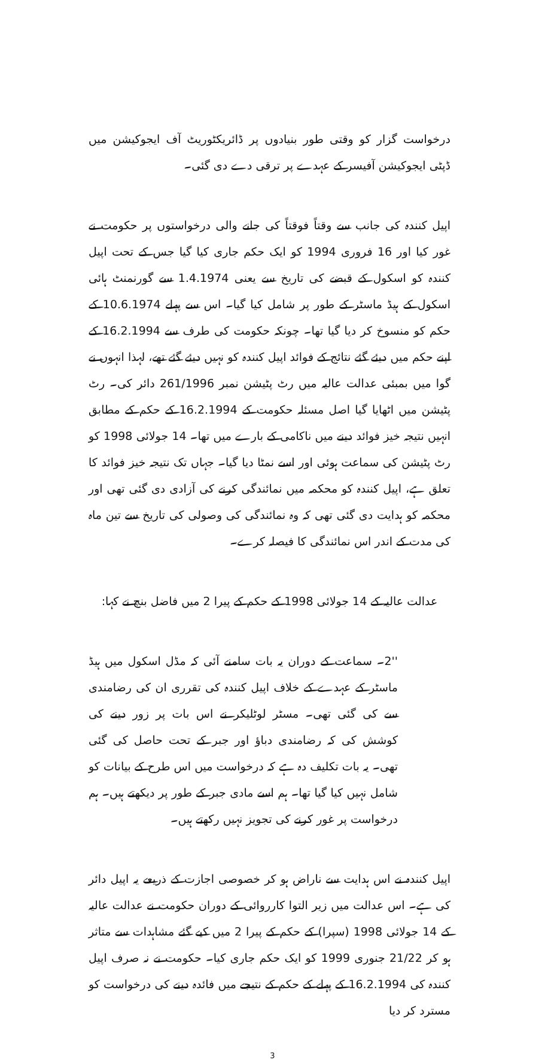درخواست گزار کو وقتی طور بنیادوں پر ڈائریکٹوریٹ آف ایجوکیشن میں ڈپٹی ایجوکیشن آفیسر کے عہدے پر ترقی دے دی گئی۔
اپیل کنندہ کی جانب سے وقتاً فوقتاً کی جانے والی درخواستوں پر حکومت نے غور کیا اور 16 فروری 1994 کو ایک حکم جاری کیا گیا جس کے تحت اپیل کنندہ کو اسکول کے قبضے کی تاریخ سے یعنی 1.4.1974 سے گورنمنٹ ہائی اسکول کے ہیڈ ماسٹر کے طور پر شامل کیا گیا۔ اس سے پہلے 10.6.1974 کے حکم کو منسوخ کر دیا گیا تھا۔ چونکہ حکومت کی طرف سے 16.2.1994 کے اپنے حکم میں دیئے گئے نتائج کے فوائد اپیل کنندہ کو نہیں دیئے گئے تھے، لہذا انہوں نے گوا میں بمبئی عدالت عالیہ میں رٹ پٹیشن نمبر 261/1996 دائر کی۔ رٹ پٹیشن میں اٹھایا گیا اصل مسئلہ حکومت کے 16.2.1994 کے حکم کے مطابق انہیں نتیجہ خیز فوائد دینے میں ناکامی کے بارے میں تھا۔ 14 جولائی 1998 کو رٹ پٹیشن کی سماعت ہوئی اور اسے نمٹا دیا گیا۔ جہاں تک نتیجہ خیز فوائد کا تعلق ہے، اپیل کنندہ کو محکمہ میں نمائندگی کرنے کی آزادی دی گئی تھی اور محکمہ کو ہدایت دی گئی تھی کہ وہ نمائندگی کی وصولی کی تاریخ سے تین ماہ کی مدت کے اندر اس نمائندگی کا فیصلہ کرے۔
عدالت عالیہ کے 14 جولائی 1998 کے حکم کے پیرا 2 میں فاضل بنچ نے کہا:
''2۔ سماعت کے دوران یہ بات سامنے آئی کہ مڈل اسکول میں ہیڈ ماسٹر کے عہدے کے خلاف اپیل کنندہ کی تقرری ان کی رضامندی سے کی گئی تھی۔ مسٹر لوٹلیکر نے اس بات پر زور دینے کی کوشش کی کہ رضامندی دباؤ اور جبر کے تحت حاصل کی گئی تھی۔ یہ بات تکلیف دہ ہے کہ درخواست میں اس طرح کے بیانات کو شامل نہیں کیا گیا تھا۔ ہم اسے مادی جبر کے طور پر دیکھتے ہیں۔ ہم درخواست پر غور کرنے کی تجویز نہیں رکھتے ہیں۔
اپیل کنندہ نے اس ہدایت سے ناراض ہو کر خصوصی اجازت کے ذریعے یہ اپیل دائر کی ہے۔ اس عدالت میں زیر التوا کارروائی کے دوران حکومت نے عدالت عالیہ کے 14 جولائی 1998 (سپرا) کے حکم کے پیرا 2 میں کیے گئے مشاہدات سے متاثر ہو کر 21/22 جنوری 1999 کو ایک حکم جاری کیا۔ حکومت نے نہ صرف اپیل کنندہ کی 16.2.1994 کے پہلے کے حکم کے نتیجے میں فائدہ دینے کی درخواست کو مسترد کر دیا
3